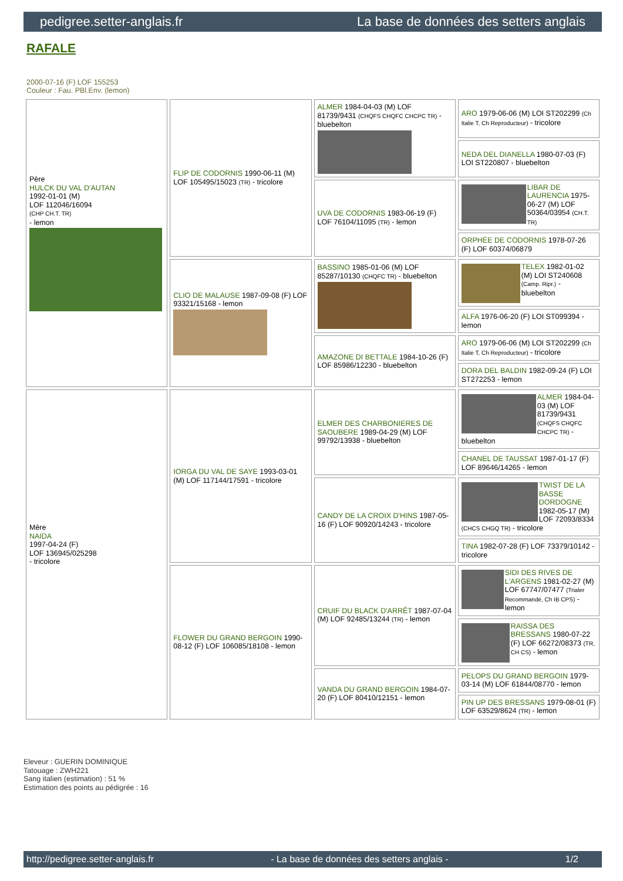pedigree.setter-anglais.fr La base de données des setters anglais
RAFALE
2000-07-16 (F) LOF 155253
Couleur : Fau. PBl.Env. (lemon)
| Père HULCK DU VAL D'AUTAN 1992-01-01 (M) LOF 112046/16094 (CHP CH.T. TR) - lemon | FLIP DE CODORNIS 1990-06-11 (M) LOF 105495/15023 (TR) - tricolore | ALMER 1984-04-03 (M) LOF 81739/9431 (CHQFS CHQFC CHCPC TR) - bluebelton | ARO 1979-06-06 (M) LOI ST202299 (Ch Italie T, Ch Reproducteur) - tricolore |
| | | | NEDA DEL DIANELLA 1980-07-03 (F) LOI ST220807 - bluebelton |
| | | UVA DE CODORNIS 1983-06-19 (F) LOF 76104/11095 (TR) - lemon | LIBAR DE LAURENCIA 1975-06-27 (M) LOF 50364/03954 (CH.T. TR) |
| | | | ORPHÉE DE CODORNIS 1978-07-26 (F) LOF 60374/06879 |
| | CLIO DE MALAUSE 1987-09-08 (F) LOF 93321/15168 - lemon | BASSINO 1985-01-06 (M) LOF 85287/10130 (CHQFC TR) - bluebelton | TELEX 1982-01-02 (M) LOI ST240608 (Camp. Ripr.) - bluebelton |
| | | | ALFA 1976-06-20 (F) LOI ST099394 - lemon |
| | | AMAZONE DI BETTALE 1984-10-26 (F) LOF 85986/12230 - bluebelton | ARO 1979-06-06 (M) LOI ST202299 (Ch Italie T, Ch Reproducteur) - tricolore |
| | | | DORA DEL BALDIN 1982-09-24 (F) LOI ST272253 - lemon |
| Mère NAIDA 1997-04-24 (F) LOF 136945/025298 - tricolore | IORGA DU VAL DE SAYE 1993-03-01 (M) LOF 117144/17591 - tricolore | ELMER DES CHARBONIERES DE SAOUBERE 1989-04-29 (M) LOF 99792/13938 - bluebelton | ALMER 1984-04-03 (M) LOF 81739/9431 (CHQFS CHQFC CHCPC TR) - bluebelton |
| | | | CHANEL DE TAUSSAT 1987-01-17 (F) LOF 89646/14265 - lemon |
| | | CANDY DE LA CROIX D'HINS 1987-05-16 (F) LOF 90920/14243 - tricolore | TWIST DE LA BASSE DORDOGNE 1982-05-17 (M) LOF 72093/8334 (CHCS CHGQ TR) - tricolore |
| | | | TINA 1982-07-28 (F) LOF 73379/10142 - tricolore |
| | FLOWER DU GRAND BERGOIN 1990-08-12 (F) LOF 106085/18108 - lemon | CRUIF DU BLACK D'ARRÊT 1987-07-04 (M) LOF 92485/13244 (TR) - lemon | SIDI DES RIVES DE L'ARGENS 1981-02-27 (M) LOF 67747/07477 (Trialer Recommandé, Ch IB CPS) - lemon |
| | | | RAISSA DES BRESSANS 1980-07-22 (F) LOF 66272/08373 (TR, CH CS) - lemon |
| | | VANDA DU GRAND BERGOIN 1984-07-20 (F) LOF 80410/12151 - lemon | PELOPS DU GRAND BERGOIN 1979-03-14 (M) LOF 61844/08770 - lemon |
| | | | PIN UP DES BRESSANS 1979-08-01 (F) LOF 63529/8624 (TR) - lemon |
Eleveur : GUERIN DOMINIQUE
Tatouage : ZWH221
Sang italien (estimation) : 51 %
Estimation des points au pédigrée : 16
http://pedigree.setter-anglais.fr - La base de données des setters anglais - 1/2